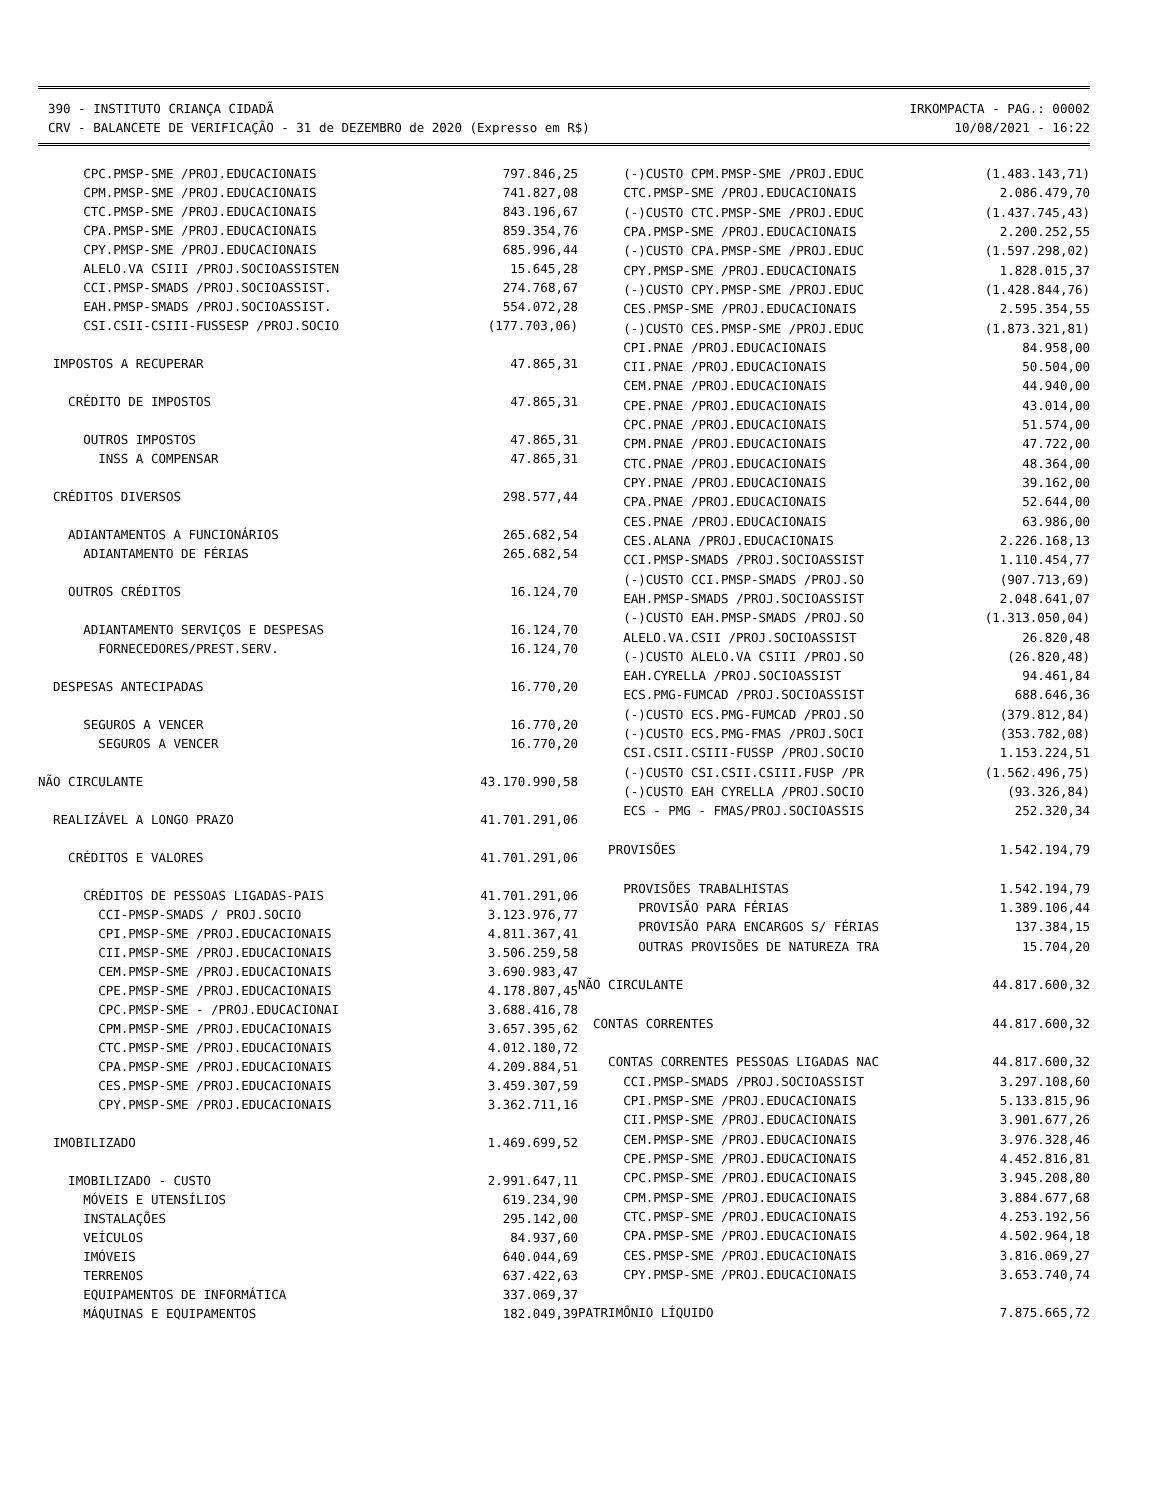390 - INSTITUTO CRIANÇA CIDADÃ
CRV - BALANCETE DE VERIFICAÇÃO - 31 de DEZEMBRO de 2020 (Expresso em R$)
IRKOMPACTA - PAG.: 00002
10/08/2021 - 16:22
| CPC.PMSP-SME /PROJ.EDUCACIONAIS | 797.846,25 |
| CPM.PMSP-SME /PROJ.EDUCACIONAIS | 741.827,08 |
| CTC.PMSP-SME /PROJ.EDUCACIONAIS | 843.196,67 |
| CPA.PMSP-SME /PROJ.EDUCACIONAIS | 859.354,76 |
| CPY.PMSP-SME /PROJ.EDUCACIONAIS | 685.996,44 |
| ALELO.VA CSIII /PROJ.SOCIOASSISTEN | 15.645,28 |
| CCI.PMSP-SMADS /PROJ.SOCIOASSIST. | 274.768,67 |
| EAH.PMSP-SMADS /PROJ.SOCIOASSIST. | 554.072,28 |
| CSI.CSII-CSIII-FUSSESP /PROJ.SOCIO | (177.703,06) |
| IMPOSTOS A RECUPERAR | 47.865,31 |
| CRÉDITO DE IMPOSTOS | 47.865,31 |
| OUTROS IMPOSTOS | 47.865,31 |
| INSS A COMPENSAR | 47.865,31 |
| CRÉDITOS DIVERSOS | 298.577,44 |
| ADIANTAMENTOS A FUNCIONÁRIOS | 265.682,54 |
| ADIANTAMENTO DE FÉRIAS | 265.682,54 |
| OUTROS CRÉDITOS | 16.124,70 |
| ADIANTAMENTO SERVIÇOS E DESPESAS | 16.124,70 |
| FORNECEDORES/PREST.SERV. | 16.124,70 |
| DESPESAS ANTECIPADAS | 16.770,20 |
| SEGUROS A VENCER | 16.770,20 |
| SEGUROS A VENCER | 16.770,20 |
| NÃO CIRCULANTE | 43.170.990,58 |
| REALIZÁVEL A LONGO PRAZO | 41.701.291,06 |
| CRÉDITOS E VALORES | 41.701.291,06 |
| CRÉDITOS DE PESSOAS LIGADAS-PAIS | 41.701.291,06 |
| CCI-PMSP-SMADS / PROJ.SOCIO | 3.123.976,77 |
| CPI.PMSP-SME /PROJ.EDUCACIONAIS | 4.811.367,41 |
| CII.PMSP-SME /PROJ.EDUCACIONAIS | 3.506.259,58 |
| CEM.PMSP-SME /PROJ.EDUCACIONAIS | 3.690.983,47 |
| CPE.PMSP-SME /PROJ.EDUCACIONAIS | 4.178.807,45 |
| CPC.PMSP-SME - /PROJ.EDUCACIONAI | 3.688.416,78 |
| CPM.PMSP-SME /PROJ.EDUCACIONAIS | 3.657.395,62 |
| CTC.PMSP-SME /PROJ.EDUCACIONAIS | 4.012.180,72 |
| CPA.PMSP-SME /PROJ.EDUCACIONAIS | 4.209.884,51 |
| CES.PMSP-SME /PROJ.EDUCACIONAIS | 3.459.307,59 |
| CPY.PMSP-SME /PROJ.EDUCACIONAIS | 3.362.711,16 |
| IMOBILIZADO | 1.469.699,52 |
| IMOBILIZADO - CUSTO | 2.991.647,11 |
| MÓVEIS E UTENSÍLIOS | 619.234,90 |
| INSTALAÇÕES | 295.142,00 |
| VEÍCULOS | 84.937,60 |
| IMÓVEIS | 640.044,69 |
| TERRENOS | 637.422,63 |
| EQUIPAMENTOS DE INFORMÁTICA | 337.069,37 |
| MÁQUINAS E EQUIPAMENTOS | 182.049,39 |
| (-)CUSTO CPM.PMSP-SME /PROJ.EDUC | (1.483.143,71) |
| CTC.PMSP-SME /PROJ.EDUCACIONAIS | 2.086.479,70 |
| (-)CUSTO CTC.PMSP-SME /PROJ.EDUC | (1.437.745,43) |
| CPA.PMSP-SME /PROJ.EDUCACIONAIS | 2.200.252,55 |
| (-)CUSTO CPA.PMSP-SME /PROJ.EDUC | (1.597.298,02) |
| CPY.PMSP-SME /PROJ.EDUCACIONAIS | 1.828.015,37 |
| (-)CUSTO CPY.PMSP-SME /PROJ.EDUC | (1.428.844,76) |
| CES.PMSP-SME /PROJ.EDUCACIONAIS | 2.595.354,55 |
| (-)CUSTO CES.PMSP-SME /PROJ.EDUC | (1.873.321,81) |
| CPI.PNAE /PROJ.EDUCACIONAIS | 84.958,00 |
| CII.PNAE /PROJ.EDUCACIONAIS | 50.504,00 |
| CEM.PNAE /PROJ.EDUCACIONAIS | 44.940,00 |
| CPE.PNAE /PROJ.EDUCACIONAIS | 43.014,00 |
| CPC.PNAE /PROJ.EDUCACIONAIS | 51.574,00 |
| CPM.PNAE /PROJ.EDUCACIONAIS | 47.722,00 |
| CTC.PNAE /PROJ.EDUCACIONAIS | 48.364,00 |
| CPY.PNAE /PROJ.EDUCACIONAIS | 39.162,00 |
| CPA.PNAE /PROJ.EDUCACIONAIS | 52.644,00 |
| CES.PNAE /PROJ.EDUCACIONAIS | 63.986,00 |
| CES.ALANA /PROJ.EDUCACIONAIS | 2.226.168,13 |
| CCI.PMSP-SMADS /PROJ.SOCIOASSIST | 1.110.454,77 |
| (-)CUSTO CCI.PMSP-SMADS /PROJ.SO | (907.713,69) |
| EAH.PMSP-SMADS /PROJ.SOCIOASSIST | 2.048.641,07 |
| (-)CUSTO EAH.PMSP-SMADS /PROJ.SO | (1.313.050,04) |
| ALELO.VA.CSII /PROJ.SOCIOASSIST | 26.820,48 |
| (-)CUSTO ALELO.VA CSIII /PROJ.SO | (26.820,48) |
| EAH.CYRELLA /PROJ.SOCIOASSIST | 94.461,84 |
| ECS.PMG-FUMCAD /PROJ.SOCIOASSIST | 688.646,36 |
| (-)CUSTO ECS.PMG-FUMCAD /PROJ.SO | (379.812,84) |
| (-)CUSTO ECS.PMG-FMAS /PROJ.SOCI | (353.782,08) |
| CSI.CSII.CSIII-FUSSP /PROJ.SOCIO | 1.153.224,51 |
| (-)CUSTO CSI.CSII.CSIII.FUSP /PR | (1.562.496,75) |
| (-)CUSTO EAH CYRELLA /PROJ.SOCIO | (93.326,84) |
| ECS - PMG - FMAS/PROJ.SOCIOASSIS | 252.320,34 |
| PROVISÕES | 1.542.194,79 |
| PROVISÕES TRABALHISTAS | 1.542.194,79 |
| PROVISÃO PARA FÉRIAS | 1.389.106,44 |
| PROVISÃO PARA ENCARGOS S/ FÉRIAS | 137.384,15 |
| OUTRAS PROVISÕES DE NATUREZA TRA | 15.704,20 |
| NÃO CIRCULANTE | 44.817.600,32 |
| CONTAS CORRENTES | 44.817.600,32 |
| CONTAS CORRENTES PESSOAS LIGADAS NAC | 44.817.600,32 |
| CCI.PMSP-SMADS /PROJ.SOCIOASSIST | 3.297.108,60 |
| CPI.PMSP-SME /PROJ.EDUCACIONAIS | 5.133.815,96 |
| CII.PMSP-SME /PROJ.EDUCACIONAIS | 3.901.677,26 |
| CEM.PMSP-SME /PROJ.EDUCACIONAIS | 3.976.328,46 |
| CPE.PMSP-SME /PROJ.EDUCACIONAIS | 4.452.816,81 |
| CPC.PMSP-SME /PROJ.EDUCACIONAIS | 3.945.208,80 |
| CPM.PMSP-SME /PROJ.EDUCACIONAIS | 3.884.677,68 |
| CTC.PMSP-SME /PROJ.EDUCACIONAIS | 4.253.192,56 |
| CPA.PMSP-SME /PROJ.EDUCACIONAIS | 4.502.964,18 |
| CES.PMSP-SME /PROJ.EDUCACIONAIS | 3.816.069,27 |
| CPY.PMSP-SME /PROJ.EDUCACIONAIS | 3.653.740,74 |
| PATRIMÔNIO LÍQUIDO | 7.875.665,72 |